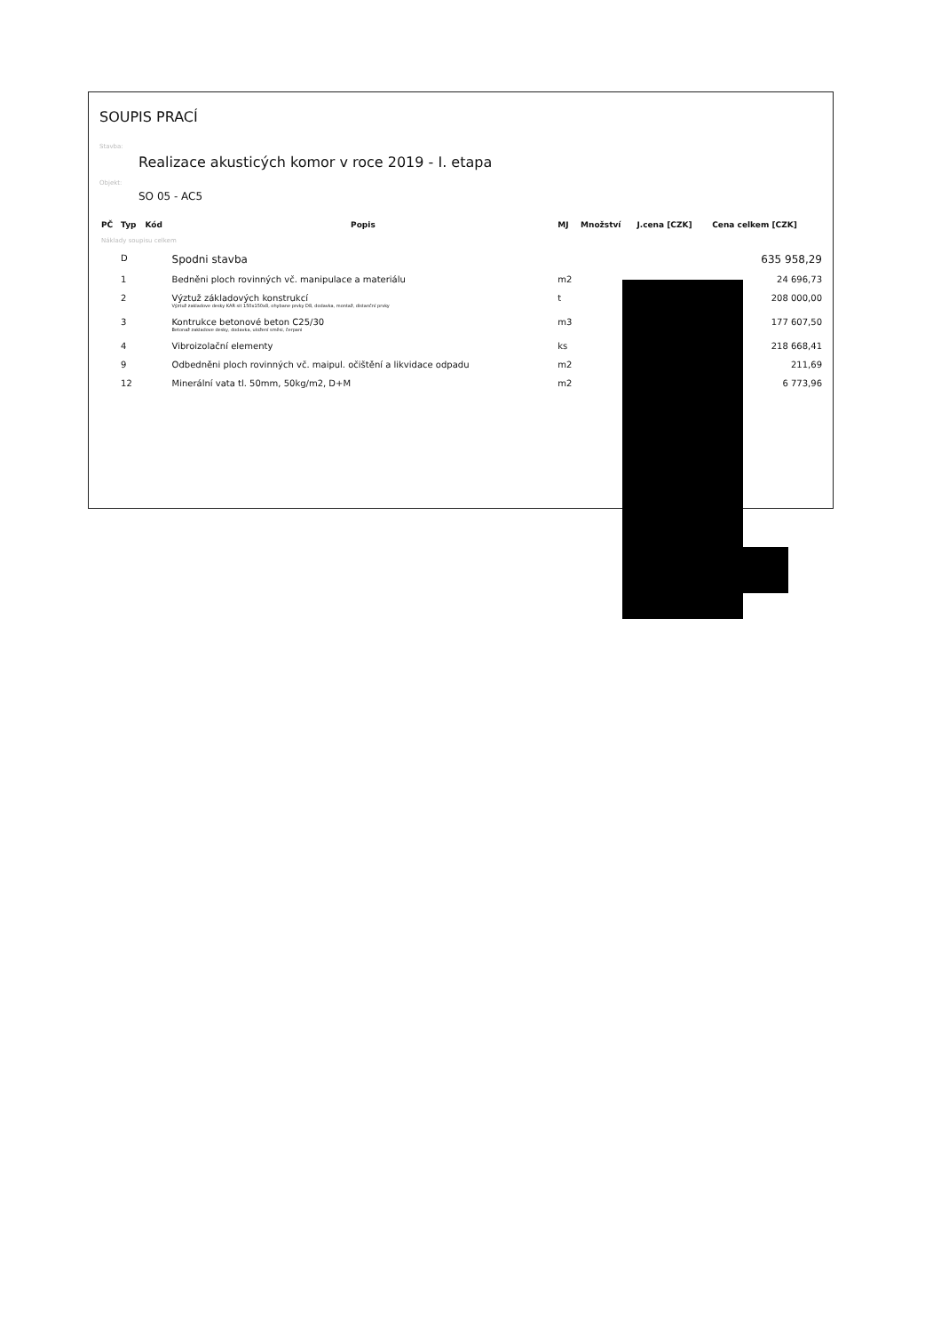SOUPIS PRACÍ
Stavba:
Realizace akusticých komor v roce 2019 - I. etapa
Objekt:
SO 05 - AC5
| PČ | Typ | Kód | Popis | MJ | Množství | J.cena [CZK] | Cena celkem [CZK] |
| --- | --- | --- | --- | --- | --- | --- | --- |
| Náklady soupisu celkem | | | | | | | |
| | D | | Spodni stavba | | | | 635 958,29 |
| | 1 | | Bedněni ploch rovinných vč. manipulace a materiálu | m2 | | | 24 696,73 |
| | 2 | | Výztuž základových konstrukcí Výztuž zakladove desky KAR sit 150x150x8, ohybane prvky D8, dodavka, montaž, distanční prvky | t | | | 208 000,00 |
| | 3 | | Kontrukce betonové beton C25/30 Betonaž zakladove desky, dodavka, uložení směsi, čerpani | m3 | | | 177 607,50 |
| | 4 | | Vibroizolační elementy | ks | | | 218 668,41 |
| | 9 | | Odbedněni ploch rovinných vč. maipul. očištění a likvidace odpadu | m2 | | | 211,69 |
| | 12 | | Minerální vata tl. 50mm, 50kg/m2, D+M | m2 | | | 6 773,96 |